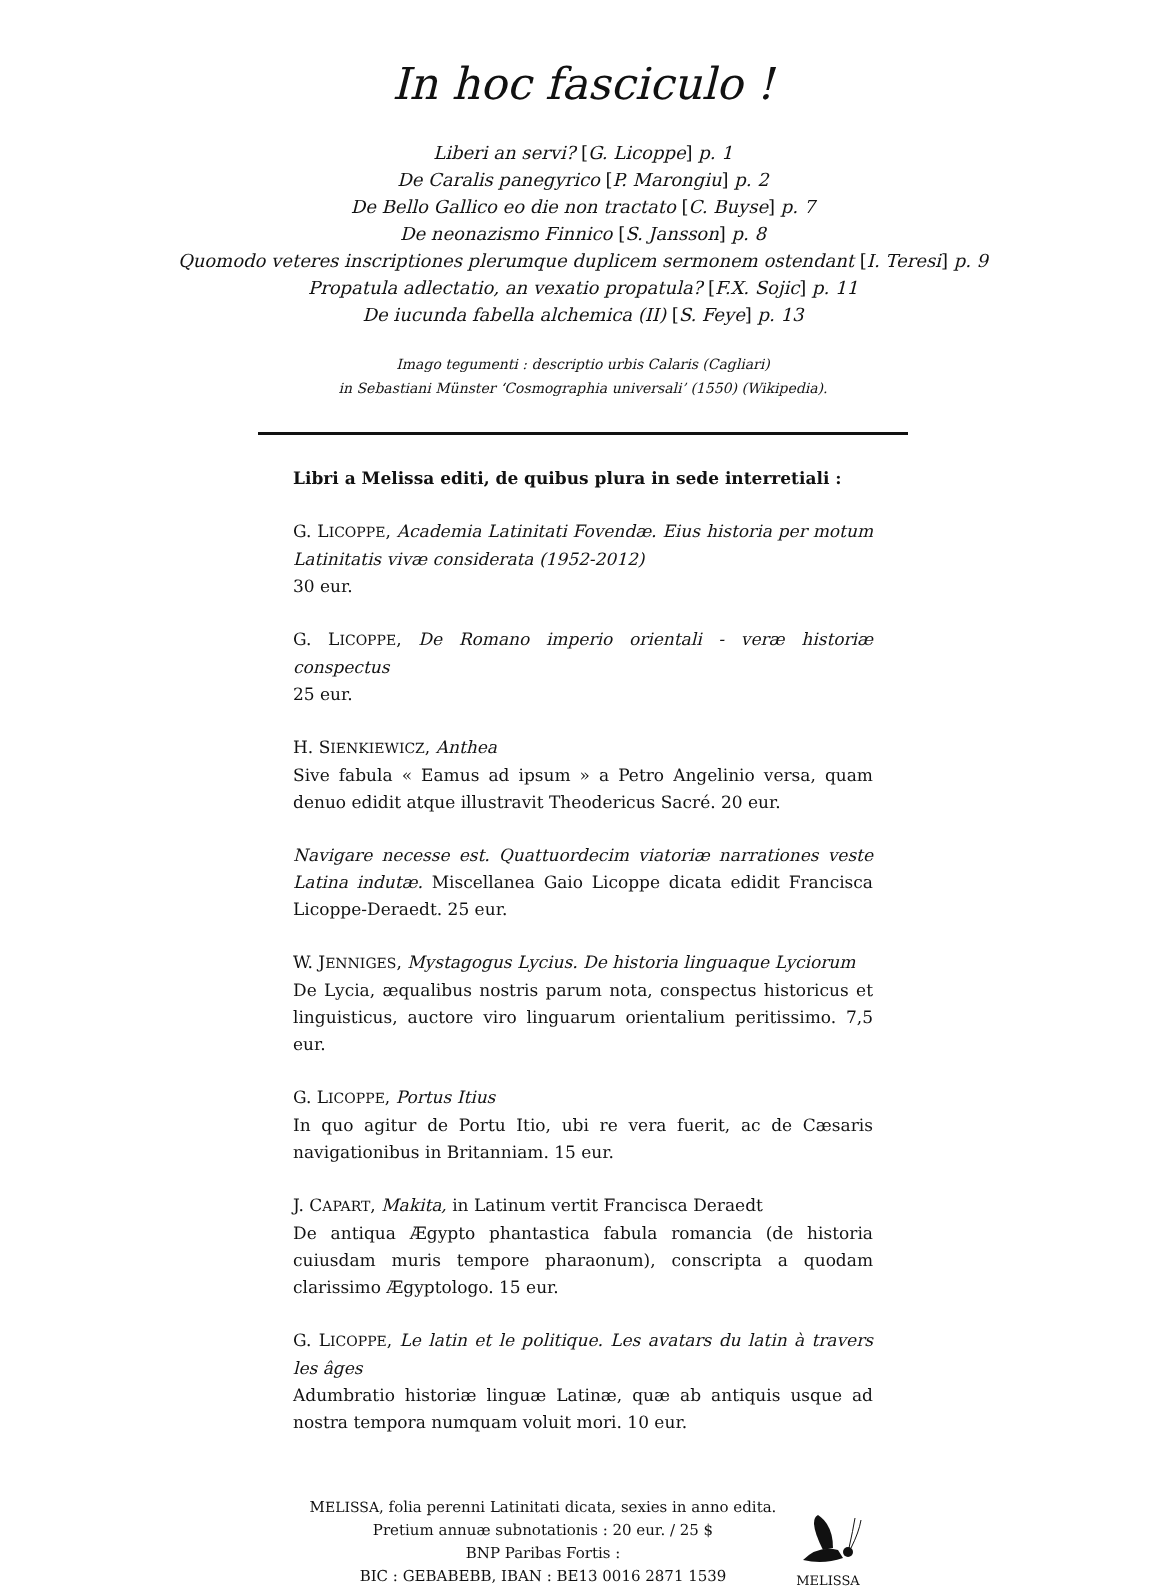In hoc fasciculo !
Liberi an servi? [G. Licoppe] p. 1
De Caralis panegyrico [P. Marongiu] p. 2
De Bello Gallico eo die non tractato [C. Buyse] p. 7
De neonazismo Finnico [S. Jansson] p. 8
Quomodo veteres inscriptiones plerumque duplicem sermonem ostendant [I. Teresi] p. 9
Propatula adlectatio, an vexatio propatula? [F.X. Sojic] p. 11
De iucunda fabella alchemica (II) [S. Feye] p. 13
Imago tegumenti : descriptio urbis Calaris (Cagliari)
in Sebastiani Münster ‘Cosmographia universali’ (1550) (Wikipedia).
Libri a Melissa editi, de quibus plura in sede interretiali :
G. LICOPPE, Academia Latinitati Fovendæ. Eius historia per motum Latinitatis vivæ considerata (1952-2012)
30 eur.
G. LICOPPE, De Romano imperio orientali - veræ historiæ conspectus
25 eur.
H. SIENKIEWICZ, Anthea
Sive fabula « Eamus ad ipsum » a Petro Angelinio versa, quam denuo edidit atque illustravit Theodericus Sacré. 20 eur.
Navigare necesse est. Quattuordecim viatoriæ narrationes veste Latina indutæ. Miscellanea Gaio Licoppe dicata edidit Francisca Licoppe-Deraedt. 25 eur.
W. JENNIGES, Mystagogus Lycius. De historia linguaque Lyciorum
De Lycia, æqualibus nostris parum nota, conspectus historicus et linguisticus, auctore viro linguarum orientalium peritissimo. 7,5 eur.
G. LICOPPE, Portus Itius
In quo agitur de Portu Itio, ubi re vera fuerit, ac de Cæsaris navigationibus in Britanniam. 15 eur.
J. CAPART, Makita, in Latinum vertit Francisca Deraedt
De antiqua Ægypto phantastica fabula romancia (de historia cuiusdam muris tempore pharaonum), conscripta a quodam clarissimo Ægyptologo. 15 eur.
G. LICOPPE, Le latin et le politique. Les avatars du latin à travers les âges
Adumbratio historiæ linguæ Latinæ, quæ ab antiquis usque ad nostra tempora numquam voluit mori. 10 eur.
MELISSA, folia perenni Latinitati dicata, sexies in anno edita.
Pretium annuæ subnotationis : 20 eur. / 25 $
BNP Paribas Fortis :
BIC : GEBABEBB, IBAN : BE13 0016 2871 1539
MELISSA